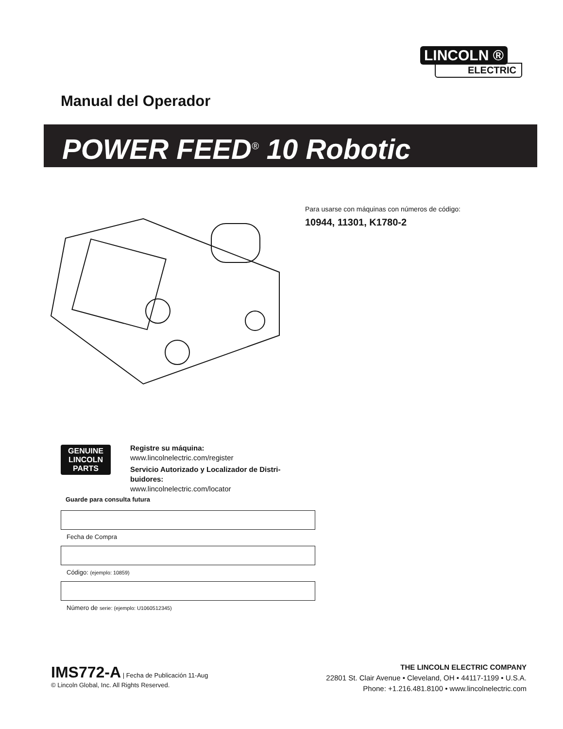LINCOLN ®
ELECTRIC
Manual del Operador
POWER FEED<sup>®</sup> 10 Robotic
Para usarse con máquinas con números de código:
10944, 11301, K1780-2
GENUINE
LINCOLN
PARTS
Registre su máquina:
www.lincolnelectric.com/register
Servicio Autorizado y Localizador de Distri-buidores:
www.lincolnelectric.com/locator
Guarde para consulta futura
Fecha de Compra
Código: (ejemplo: 10859)
Número de serie: (ejemplo: U1060512345)
IMS772-A | Fecha de Publicación 11-Aug
© Lincoln Global, Inc. All Rights Reserved.
THE LINCOLN ELECTRIC COMPANY
22801 St. Clair Avenue • Cleveland, OH • 44117-1199 • U.S.A.
Phone: +1.216.481.8100 • www.lincolnelectric.com